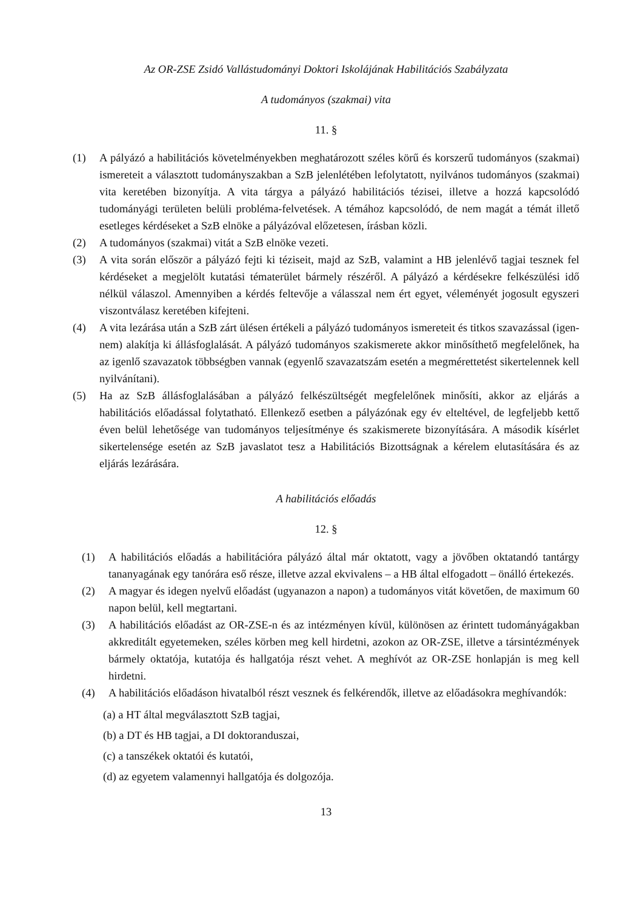Az OR-ZSE Zsidó Vallástudományi Doktori Iskolájának Habilitációs Szabályzata
A tudományos (szakmai) vita
11. §
(1) A pályázó a habilitációs követelményekben meghatározott széles körű és korszerű tudományos (szakmai) ismereteit a választott tudományszakban a SzB jelenlétében lefolytatott, nyilvános tudományos (szakmai) vita keretében bizonyítja. A vita tárgya a pályázó habilitációs tézisei, illetve a hozzá kapcsolódó tudományági területen belüli probléma-felvetések. A témához kapcsolódó, de nem magát a témát illető esetleges kérdéseket a SzB elnöke a pályázóval előzetesen, írásban közli.
(2) A tudományos (szakmai) vitát a SzB elnöke vezeti.
(3) A vita során először a pályázó fejti ki téziseit, majd az SzB, valamint a HB jelenlévő tagjai tesznek fel kérdéseket a megjelölt kutatási tématerület bármely részéről. A pályázó a kérdésekre felkészülési idő nélkül válaszol. Amennyiben a kérdés feltevője a válasszal nem ért egyet, véleményét jogosult egyszeri viszontválasz keretében kifejteni.
(4) A vita lezárása után a SzB zárt ülésen értékeli a pályázó tudományos ismereteit és titkos szavazással (igen-nem) alakítja ki állásfoglalását. A pályázó tudományos szakismerete akkor minősíthető megfelelőnek, ha az igenlő szavazatok többségben vannak (egyenlő szavazatszám esetén a megmérettetést sikertelennek kell nyilvánítani).
(5) Ha az SzB állásfoglalásában a pályázó felkészültségét megfelelőnek minősíti, akkor az eljárás a habilitációs előadással folytatható. Ellenkező esetben a pályázónak egy év elteltével, de legfeljebb kettő éven belül lehetősége van tudományos teljesítménye és szakismerete bizonyítására. A második kísérlet sikertelensége esetén az SzB javaslatot tesz a Habilitációs Bizottságnak a kérelem elutasítására és az eljárás lezárására.
A habilitációs előadás
12. §
(1) A habilitációs előadás a habilitációra pályázó által már oktatott, vagy a jövőben oktatandó tantárgy tananyagának egy tanórára eső része, illetve azzal ekvivalens – a HB által elfogadott – önálló értekezés.
(2) A magyar és idegen nyelvű előadást (ugyanazon a napon) a tudományos vitát követően, de maximum 60 napon belül, kell megtartani.
(3) A habilitációs előadást az OR-ZSE-n és az intézményen kívül, különösen az érintett tudományágakban akkreditált egyetemeken, széles körben meg kell hirdetni, azokon az OR-ZSE, illetve a társintézmények bármely oktatója, kutatója és hallgatója részt vehet. A meghívót az OR-ZSE honlapján is meg kell hirdetni.
(4) A habilitációs előadáson hivatalból részt vesznek és felkérendők, illetve az előadásokra meghívandók:
(a) a HT által megválasztott SzB tagjai,
(b) a DT és HB tagjai, a DI doktoranduszai,
(c) a tanszékek oktatói és kutatói,
(d) az egyetem valamennyi hallgatója és dolgozója.
13